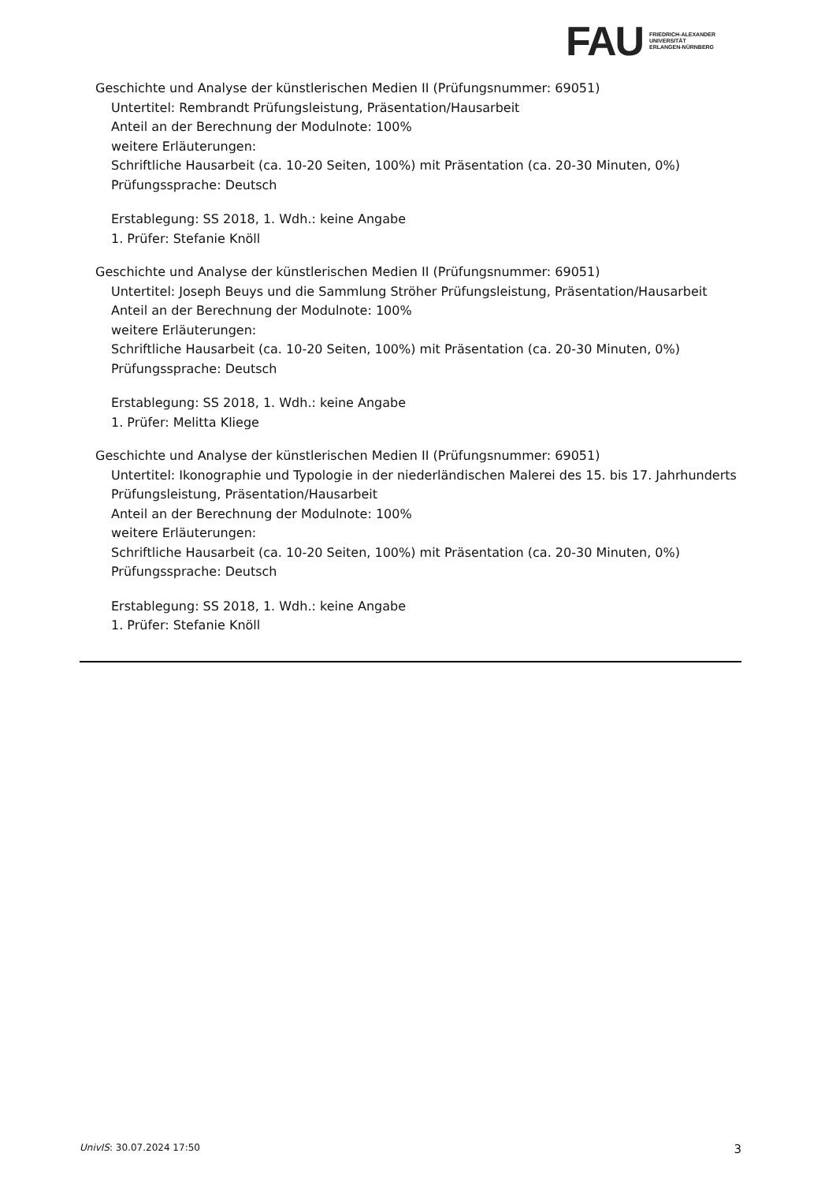FAU
FRIEDRICH-ALEXANDER
UNIVERSITÄT
ERLANGEN-NÜRNBERG
Geschichte und Analyse der künstlerischen Medien II (Prüfungsnummer: 69051)
Untertitel: Rembrandt Prüfungsleistung, Präsentation/Hausarbeit
Anteil an der Berechnung der Modulnote: 100%
weitere Erläuterungen:
Schriftliche Hausarbeit (ca. 10-20 Seiten, 100%) mit Präsentation (ca. 20-30 Minuten, 0%)
Prüfungssprache: Deutsch
Erstablegung: SS 2018, 1. Wdh.: keine Angabe
1. Prüfer: Stefanie Knöll
Geschichte und Analyse der künstlerischen Medien II (Prüfungsnummer: 69051)
Untertitel: Joseph Beuys und die Sammlung Ströher Prüfungsleistung, Präsentation/Hausarbeit
Anteil an der Berechnung der Modulnote: 100%
weitere Erläuterungen:
Schriftliche Hausarbeit (ca. 10-20 Seiten, 100%) mit Präsentation (ca. 20-30 Minuten, 0%)
Prüfungssprache: Deutsch
Erstablegung: SS 2018, 1. Wdh.: keine Angabe
1. Prüfer: Melitta Kliege
Geschichte und Analyse der künstlerischen Medien II (Prüfungsnummer: 69051)
Untertitel: Ikonographie und Typologie in der niederländischen Malerei des 15. bis 17. Jahrhunderts Prüfungsleistung, Präsentation/Hausarbeit
Anteil an der Berechnung der Modulnote: 100%
weitere Erläuterungen:
Schriftliche Hausarbeit (ca. 10-20 Seiten, 100%) mit Präsentation (ca. 20-30 Minuten, 0%)
Prüfungssprache: Deutsch
Erstablegung: SS 2018, 1. Wdh.: keine Angabe
1. Prüfer: Stefanie Knöll
UnivIS: 30.07.2024 17:50 3